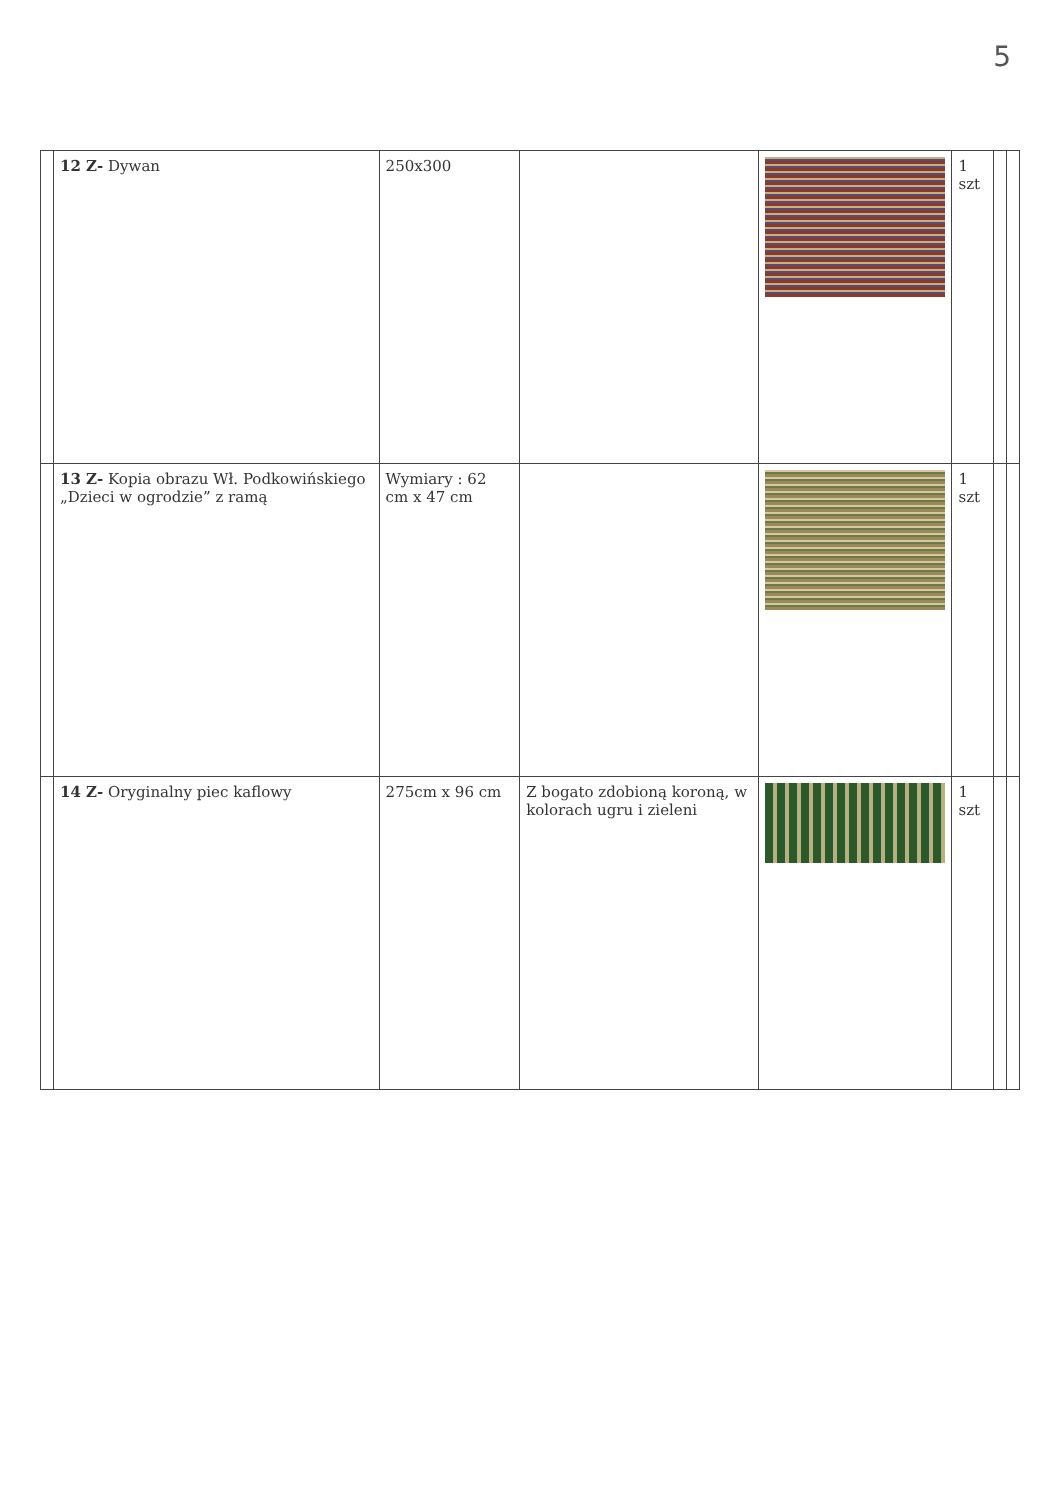5
| | 12 Z- Dywan | 250x300 | | | 1 szt | | |
| | 13 Z- Kopia obrazu Wł. Podkowińskiego „Dzieci w ogrodzie” z ramą | Wymiary : 62 cm x 47 cm | | | 1 szt | | |
| | 14 Z- Oryginalny piec kaflowy | 275cm x 96 cm | Z bogato zdobioną koroną, w kolorach ugru i zieleni | | 1 szt | | |